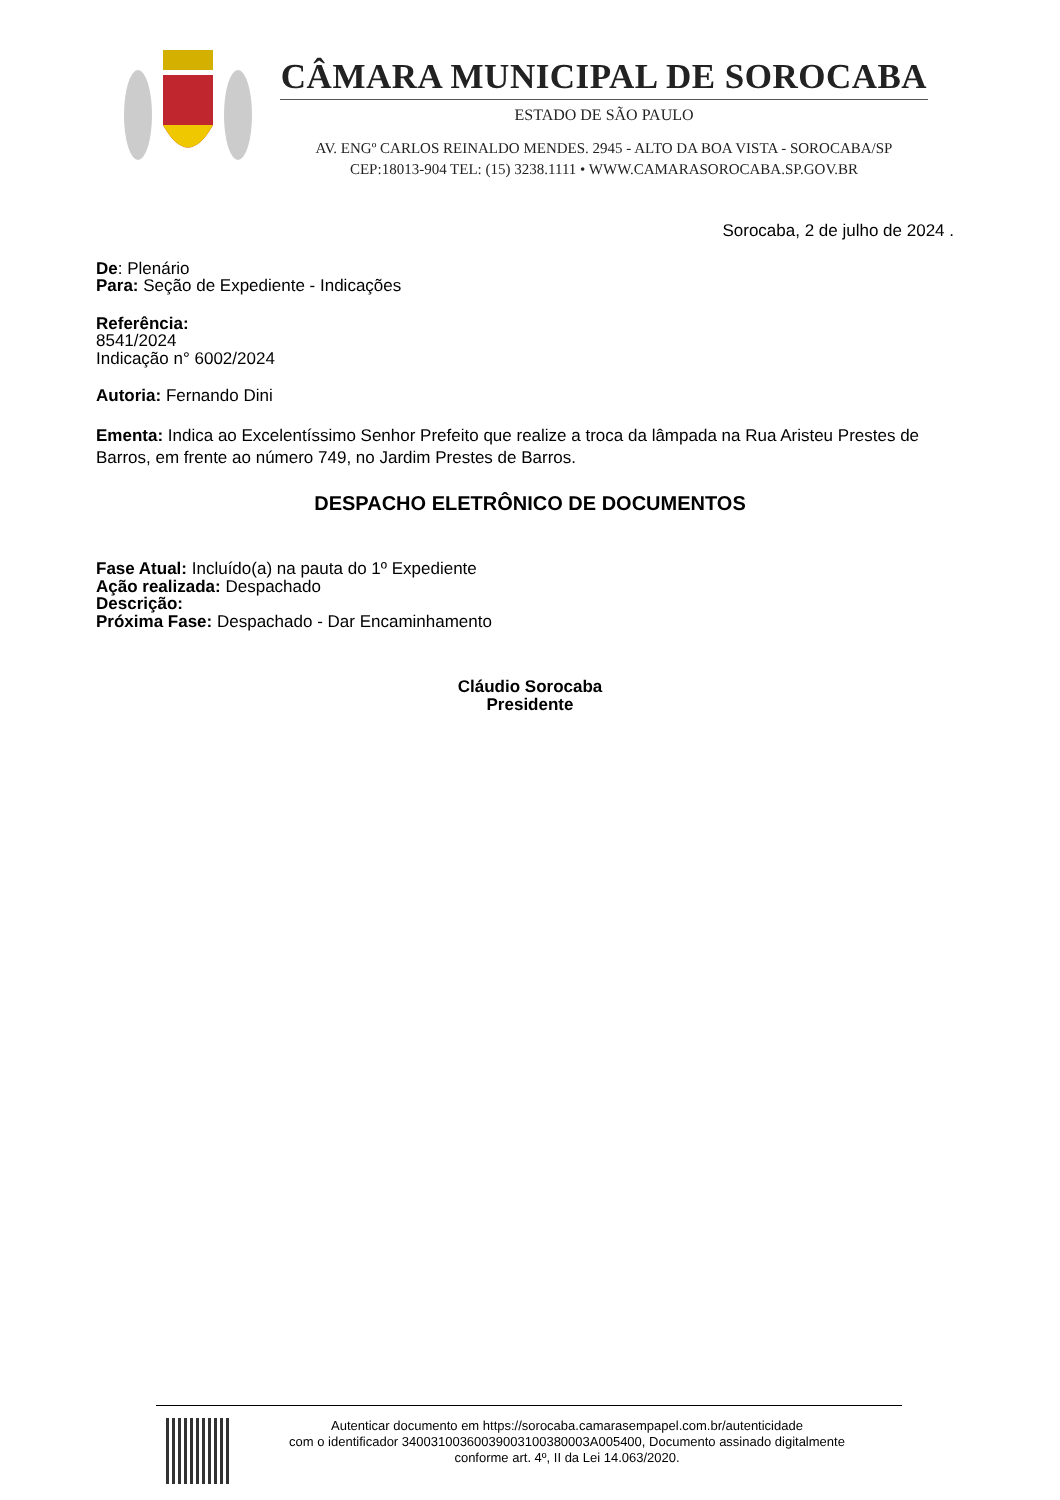CÂMARA MUNICIPAL DE SOROCABA
ESTADO DE SÃO PAULO
AV. ENGº CARLOS REINALDO MENDES. 2945 - ALTO DA BOA VISTA - SOROCABA/SP
CEP:18013-904 TEL: (15) 3238.1111 • WWW.CAMARASOROCABA.SP.GOV.BR
Sorocaba, 2 de julho de 2024 .
De: Plenário
Para: Seção de Expediente - Indicações
Referência:
8541/2024
Indicação n° 6002/2024
Autoria: Fernando Dini
Ementa: Indica ao Excelentíssimo Senhor Prefeito que realize a troca da lâmpada na Rua Aristeu Prestes de Barros, em frente ao número 749, no Jardim Prestes de Barros.
DESPACHO ELETRÔNICO DE DOCUMENTOS
Fase Atual: Incluído(a) na pauta do 1º Expediente
Ação realizada: Despachado
Descrição:
Próxima Fase: Despachado - Dar Encaminhamento
Cláudio Sorocaba
Presidente
Autenticar documento em https://sorocaba.camarasempapel.com.br/autenticidade
com o identificador 34003100360039003100380003A005400, Documento assinado digitalmente
conforme art. 4º, II da Lei 14.063/2020.